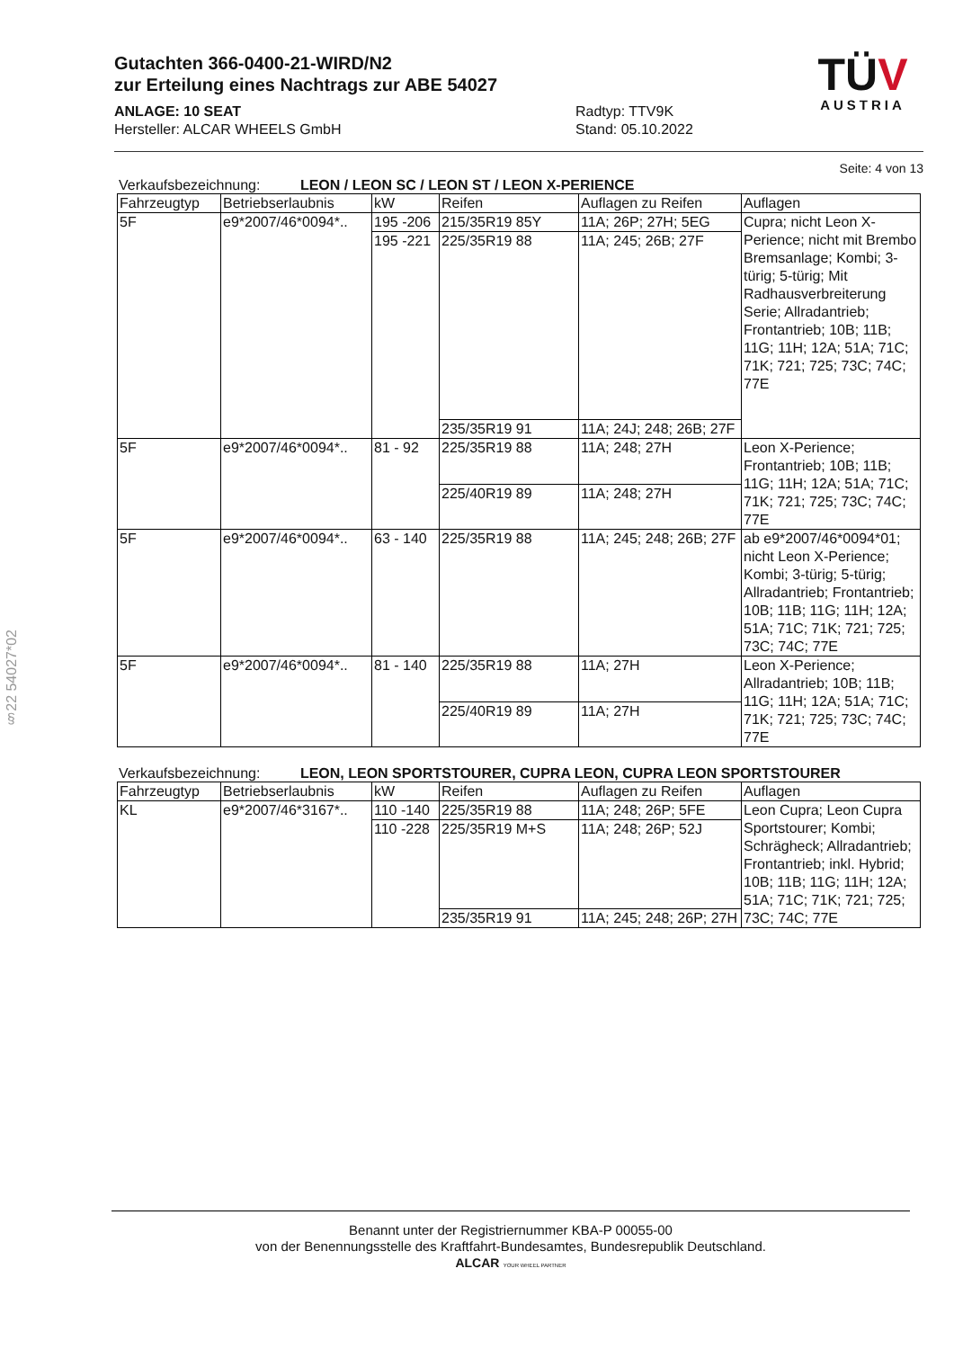§22 54027*02
Gutachten 366-0400-21-WIRD/N2
zur Erteilung eines Nachtrags zur ABE 54027
ANLAGE: 10 SEAT
Hersteller: ALCAR WHEELS GmbH
Radtyp: TTV9K
Stand: 05.10.2022
TÜV
AUSTRIA
Seite: 4 von 13
Verkaufsbezeichnung: LEON / LEON SC / LEON ST / LEON X-PERIENCE
| Fahrzeugtyp | Betriebserlaubnis | kW | Reifen | Auflagen zu Reifen | Auflagen |
| --- | --- | --- | --- | --- | --- |
| 5F | e9*2007/46*0094*.. | 195 -206 | 215/35R19 85Y | 11A; 26P; 27H; 5EG | Cupra; nicht Leon X-Perience; nicht mit Brembo Bremsanlage; Kombi; 3-türig; 5-türig; Mit Radhausverbreiterung Serie; Allradantrieb; Frontantrieb; 10B; 11B; 11G; 11H; 12A; 51A; 71C; 71K; 721; 725; 73C; 74C; 77E |
| | | 195 -221 | 225/35R19 88 | 11A; 245; 26B; 27F | |
| | | | 235/35R19 91 | 11A; 24J; 248; 26B; 27F | |
| 5F | e9*2007/46*0094*.. | 81 - 92 | 225/35R19 88 | 11A; 248; 27H | Leon X-Perience; Frontantrieb; 10B; 11B; 11G; 11H; 12A; 51A; 71C; 71K; 721; 725; 73C; 74C; 77E |
| | | | 225/40R19 89 | 11A; 248; 27H | |
| 5F | e9*2007/46*0094*.. | 63 - 140 | 225/35R19 88 | 11A; 245; 248; 26B; 27F | ab e9*2007/46*0094*01; nicht Leon X-Perience; Kombi; 3-türig; 5-türig; Allradantrieb; Frontantrieb; 10B; 11B; 11G; 11H; 12A; 51A; 71C; 71K; 721; 725; 73C; 74C; 77E |
| 5F | e9*2007/46*0094*.. | 81 - 140 | 225/35R19 88 | 11A; 27H | Leon X-Perience; Allradantrieb; 10B; 11B; 11G; 11H; 12A; 51A; 71C; 71K; 721; 725; 73C; 74C; 77E |
| | | | 225/40R19 89 | 11A; 27H | |
Verkaufsbezeichnung: LEON, LEON SPORTSTOURER, CUPRA LEON, CUPRA LEON SPORTSTOURER
| Fahrzeugtyp | Betriebserlaubnis | kW | Reifen | Auflagen zu Reifen | Auflagen |
| --- | --- | --- | --- | --- | --- |
| KL | e9*2007/46*3167*.. | 110 -140 | 225/35R19 88 | 11A; 248; 26P; 5FE | Leon Cupra; Leon Cupra Sportstourer; Kombi; Schrägheck; Allradantrieb; Frontantrieb; inkl. Hybrid; 10B; 11B; 11G; 11H; 12A; 51A; 71C; 71K; 721; 725; 73C; 74C; 77E |
| | | 110 -228 | 225/35R19 M+S | 11A; 248; 26P; 52J | |
| | | | 235/35R19 91 | 11A; 245; 248; 26P; 27H | |
Benannt unter der Registriernummer KBA-P 00055-00
von der Benennungsstelle des Kraftfahrt-Bundesamtes, Bundesrepublik Deutschland.
ALCAR YOUR WHEEL PARTNER